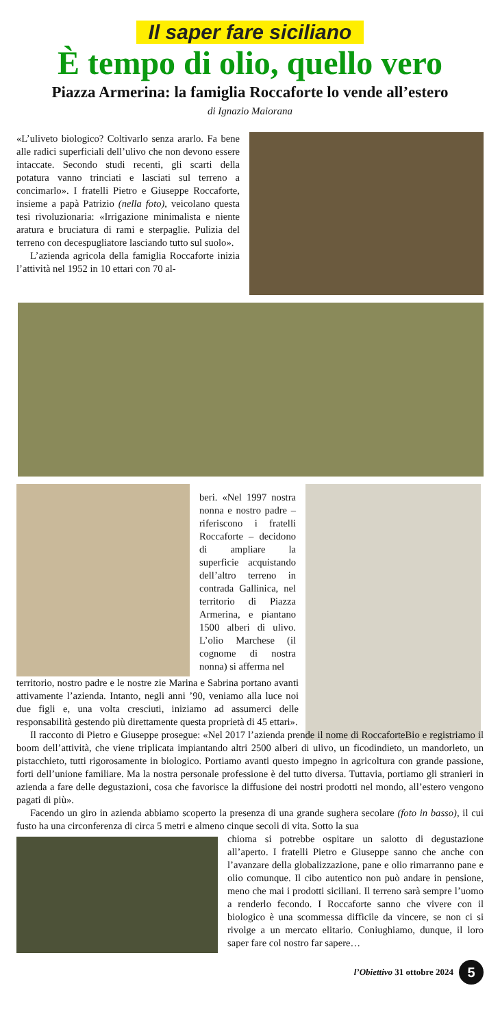Il saper fare siciliano
È tempo di olio, quello vero
Piazza Armerina: la famiglia Roccaforte lo vende all’estero
di Ignazio Maiorana
«L’uliveto biologico? Coltivarlo senza ararlo. Fa bene alle radici superficiali dell’ulivo che non devono essere intaccate. Secondo studi recenti, gli scarti della potatura vanno trinciati e lasciati sul terreno a concimarlo». I fratelli Pietro e Giuseppe Roccaforte, insieme a papà Patrizio (nella foto), veicolano questa tesi rivoluzionaria: «Irrigazione minimalista e niente aratura e bruciatura di rami e sterpaglie. Pulizia del terreno con decespugliatore lasciando tutto sul suolo».
L’azienda agricola della famiglia Roccaforte inizia l’attività nel 1952 in 10 ettari con 70 al-
beri. «Nel 1997 nostra nonna e nostro padre – riferiscono i fratelli Roccaforte – decidono di ampliare la superficie acquistando dell’altro terreno in contrada Gallinica, nel territorio di Piazza Armerina, e piantano 1500 alberi di ulivo. L’olio Marchese (il cognome di nostra nonna) si afferma nel
territorio, nostro padre e le nostre zie Marina e Sabrina portano avanti attivamente l’azienda. Intanto, negli anni ’90, veniamo alla luce noi due figli e, una volta cresciuti, iniziamo ad assumerci delle responsabilità gestendo più direttamente questa proprietà di 45 ettari».
Il racconto di Pietro e Giuseppe prosegue: «Nel 2017 l’azienda prende il nome di RoccaforteBio e registriamo il boom dell’attività, che viene triplicata impiantando altri 2500 alberi di ulivo, un ficodindieto, un mandorleto, un pistacchieto, tutti rigorosamente in biologico. Portiamo avanti questo impegno in agricoltura con grande passione, forti dell’unione familiare. Ma la nostra personale professione è del tutto diversa. Tuttavia, portiamo gli stranieri in azienda a fare delle degustazioni, cosa che favorisce la diffusione dei nostri prodotti nel mondo, all’estero vengono pagati di più».
Facendo un giro in azienda abbiamo scoperto la presenza di una grande sughera secolare (foto in basso), il cui fusto ha una circonferenza di circa 5 metri e almeno cinque secoli di vita. Sotto la sua
chioma si potrebbe ospitare un salotto di degustazione all’aperto. I fratelli Pietro e Giuseppe sanno che anche con l’avanzare della globalizzazione, pane e olio rimarranno pane e olio comunque. Il cibo autentico non può andare in pensione, meno che mai i prodotti siciliani. Il terreno sarà sempre l’uomo a renderlo fecondo. I Roccaforte sanno che vivere con il biologico è una scommessa difficile da vincere, se non ci si rivolge a un mercato elitario. Coniughiamo, dunque, il loro saper fare col nostro far sapere…
l’Obiettivo 31 ottobre 2024 5